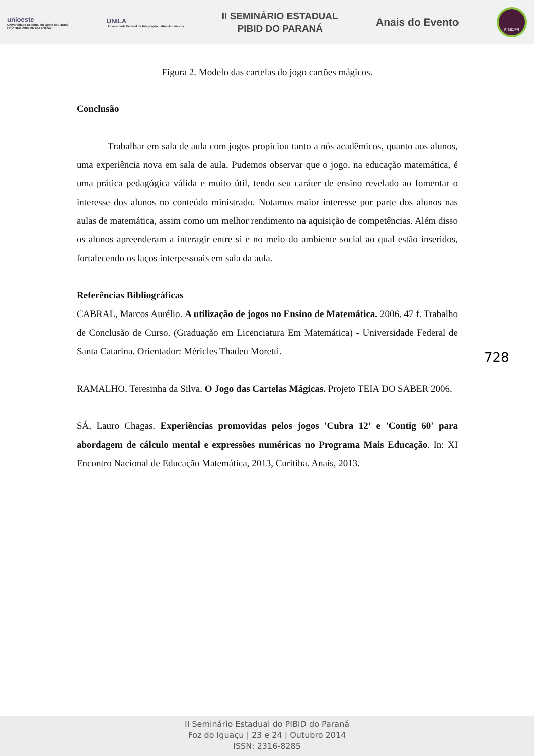unioeste
Universidade Estadual do Oeste do Paraná
PRÓ-REITORIA DE EXTENSÃO
UNILA
Universidade Federal da Integração Latino-Americana
II SEMINÁRIO ESTADUAL
PIBID DO PARANÁ
Anais do Evento
PIBID/PR
Figura 2. Modelo das cartelas do jogo cartões mágicos.
Conclusão
Trabalhar em sala de aula com jogos propiciou tanto a nós acadêmicos, quanto aos alunos, uma experiência nova em sala de aula. Pudemos observar que o jogo, na educação matemática, é uma prática pedagógica válida e muito útil, tendo seu caráter de ensino revelado ao fomentar o interesse dos alunos no conteúdo ministrado. Notamos maior interesse por parte dos alunos nas aulas de matemática, assim como um melhor rendimento na aquisição de competências. Além disso os alunos apreenderam a interagir entre si e no meio do ambiente social ao qual estão inseridos, fortalecendo os laços interpessoais em sala da aula.
Referências Bibliográficas
CABRAL, Marcos Aurélio. A utilização de jogos no Ensino de Matemática. 2006. 47 f. Trabalho de Conclusão de Curso. (Graduação em Licenciatura Em Matemática) - Universidade Federal de Santa Catarina. Orientador: Méricles Thadeu Moretti.
RAMALHO, Teresinha da Silva. O Jogo das Cartelas Mágicas. Projeto TEIA DO SABER 2006.
SÁ, Lauro Chagas. Experiências promovidas pelos jogos 'Cubra 12' e 'Contig 60' para abordagem de cálculo mental e expressões numéricas no Programa Mais Educação. In: XI Encontro Nacional de Educação Matemática, 2013, Curitiba. Anais, 2013.
728
II Seminário Estadual do PIBID do Paraná
Foz do Iguaçu | 23 e 24 | Outubro 2014
ISSN: 2316-8285